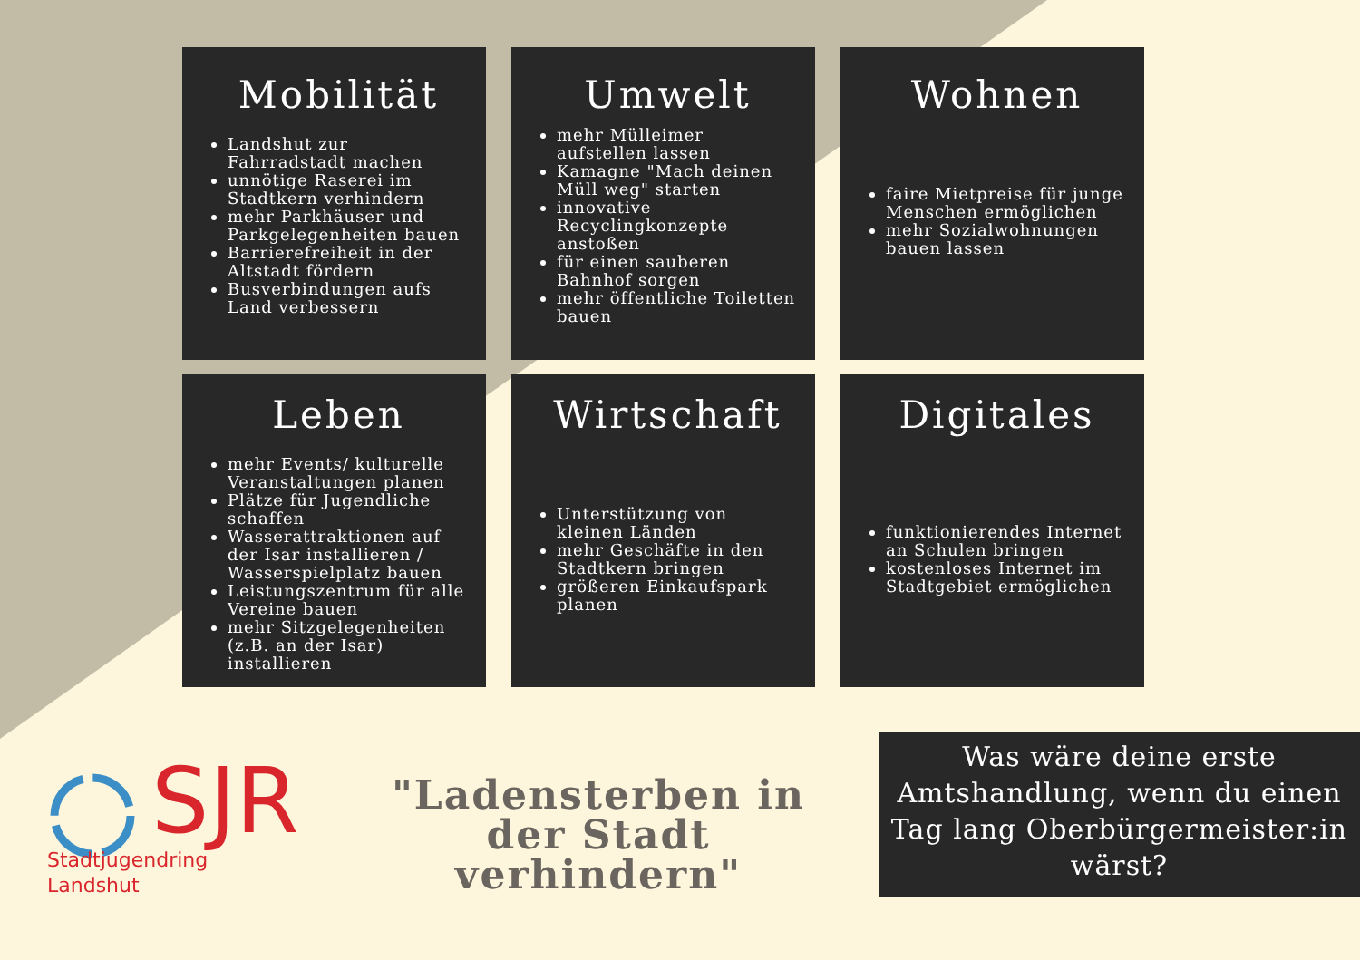Mobilität
Landshut zur Fahrradstadt machen
unnötige Raserei im Stadtkern verhindern
mehr Parkhäuser und Parkgelegenheiten bauen
Barrierefreiheit in der Altstadt fördern
Busverbindungen aufs Land verbessern
Umwelt
mehr Mülleimer aufstellen lassen
Kamagne "Mach deinen Müll weg" starten
innovative Recyclingkonzepte anstoßen
für einen sauberen Bahnhof sorgen
mehr öffentliche Toiletten bauen
Wohnen
faire Mietpreise für junge Menschen ermöglichen
mehr Sozialwohnungen bauen lassen
Leben
mehr Events/ kulturelle Veranstaltungen planen
Plätze für Jugendliche schaffen
Wasserattraktionen auf der Isar installieren / Wasserspielplatz bauen
Leistungszentrum für alle Vereine bauen
mehr Sitzgelegenheiten (z.B. an der Isar) installieren
Wirtschaft
Unterstützung von kleinen Länden
mehr Geschäfte in den Stadtkern bringen
größeren Einkaufspark planen
Digitales
funktionierendes Internet an Schulen bringen
kostenloses Internet im Stadtgebiet ermöglichen
SJR
Stadtjugendring
Landshut
"Ladensterben in der Stadt verhindern"
Was wäre deine erste Amtshandlung, wenn du einen Tag lang Oberbürgermeister:in wärst?